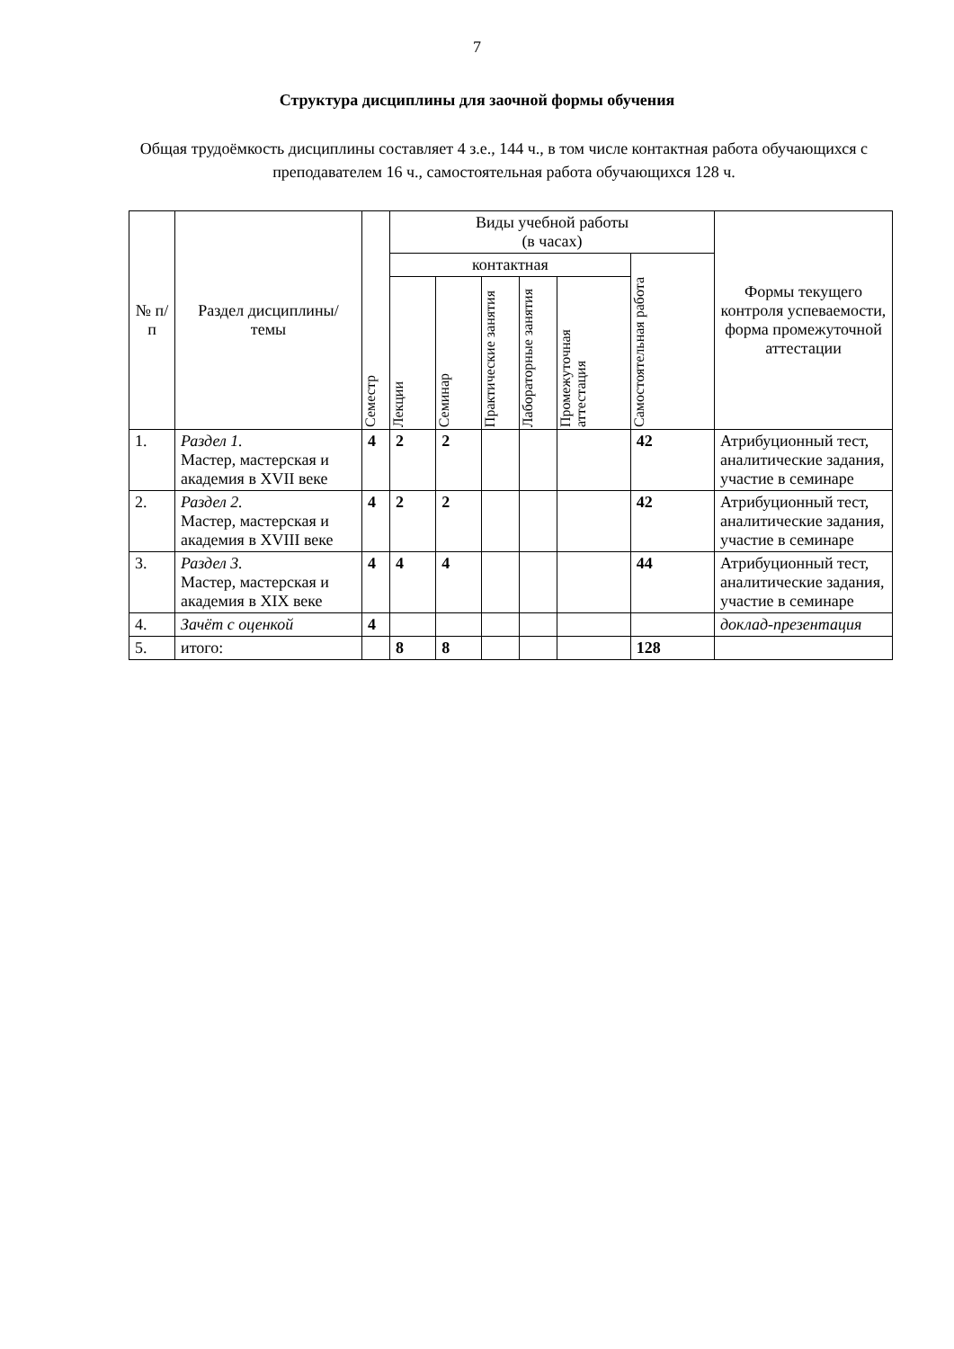7
Структура дисциплины для заочной формы обучения
Общая трудоёмкость дисциплины составляет 4 з.е., 144 ч., в том числе контактная работа обучающихся с преподавателем 16 ч., самостоятельная работа обучающихся 128 ч.
| № п/п | Раздел дисциплины/темы | Семестр | Виды учебной работы (в часах) | | | | | | Формы текущего контроля успеваемости, форма промежуточной аттестации |
| --- | --- | --- | --- | --- | --- | --- | --- | --- | --- |
| | | | контактная | | | | | Самостоятельная работа | |
| | | | Лекции | Семинар | Практические занятия | Лабораторные занятия | Промежуточная аттестация | | |
| 1. | Раздел 1. Мастер, мастерская и академия в XVII веке | 4 | 2 | 2 | | | | 42 | Атрибуционный тест, аналитические задания, участие в семинаре |
| 2. | Раздел 2. Мастер, мастерская и академия в XVIII веке | 4 | 2 | 2 | | | | 42 | Атрибуционный тест, аналитические задания, участие в семинаре |
| 3. | Раздел 3. Мастер, мастерская и академия в XIX веке | 4 | 4 | 4 | | | | 44 | Атрибуционный тест, аналитические задания, участие в семинаре |
| 4. | Зачёт с оценкой | 4 | | | | | | | доклад-презентация |
| 5. | итого: | | 8 | 8 | | | | 128 | |